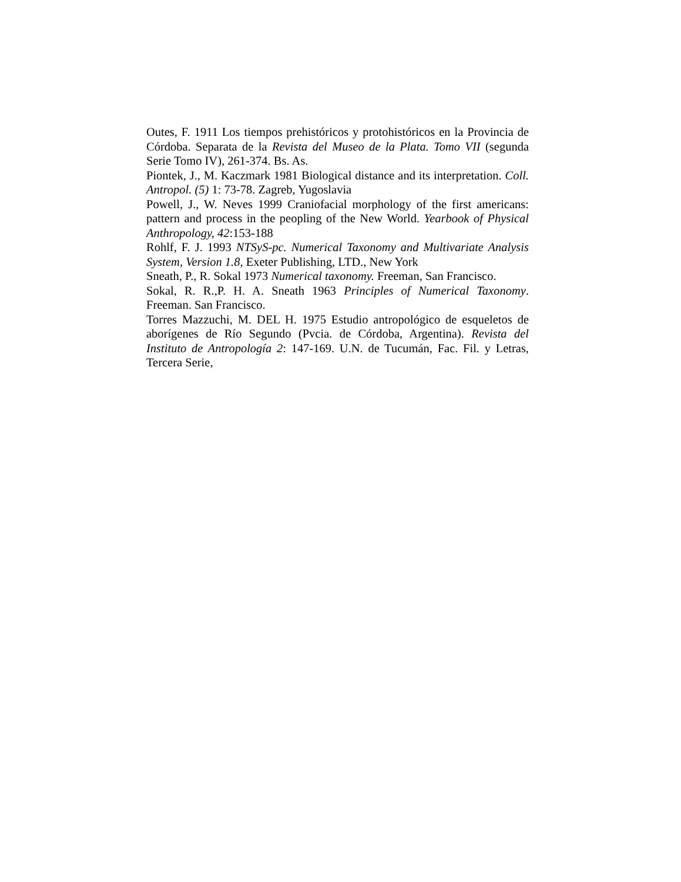Outes, F. 1911 Los tiempos prehistóricos y protohistóricos en la Provincia de Córdoba. Separata de la Revista del Museo de la Plata. Tomo VII (segunda Serie Tomo IV), 261-374. Bs. As.
Piontek, J., M. Kaczmark 1981 Biological distance and its interpretation. Coll. Antropol. (5) 1: 73-78. Zagreb, Yugoslavia
Powell, J., W. Neves 1999 Craniofacial morphology of the first americans: pattern and process in the peopling of the New World. Yearbook of Physical Anthropology, 42:153-188
Rohlf, F. J. 1993 NTSyS-pc. Numerical Taxonomy and Multivariate Analysis System, Version 1.8, Exeter Publishing, LTD., New York
Sneath, P., R. Sokal 1973 Numerical taxonomy. Freeman, San Francisco.
Sokal, R. R.,P. H. A. Sneath 1963 Principles of Numerical Taxonomy. Freeman. San Francisco.
Torres Mazzuchi, M. DEL H. 1975 Estudio antropológico de esqueletos de aborígenes de Río Segundo (Pvcia. de Córdoba, Argentina). Revista del Instituto de Antropología 2: 147-169. U.N. de Tucumán, Fac. Fil. y Letras, Tercera Serie,